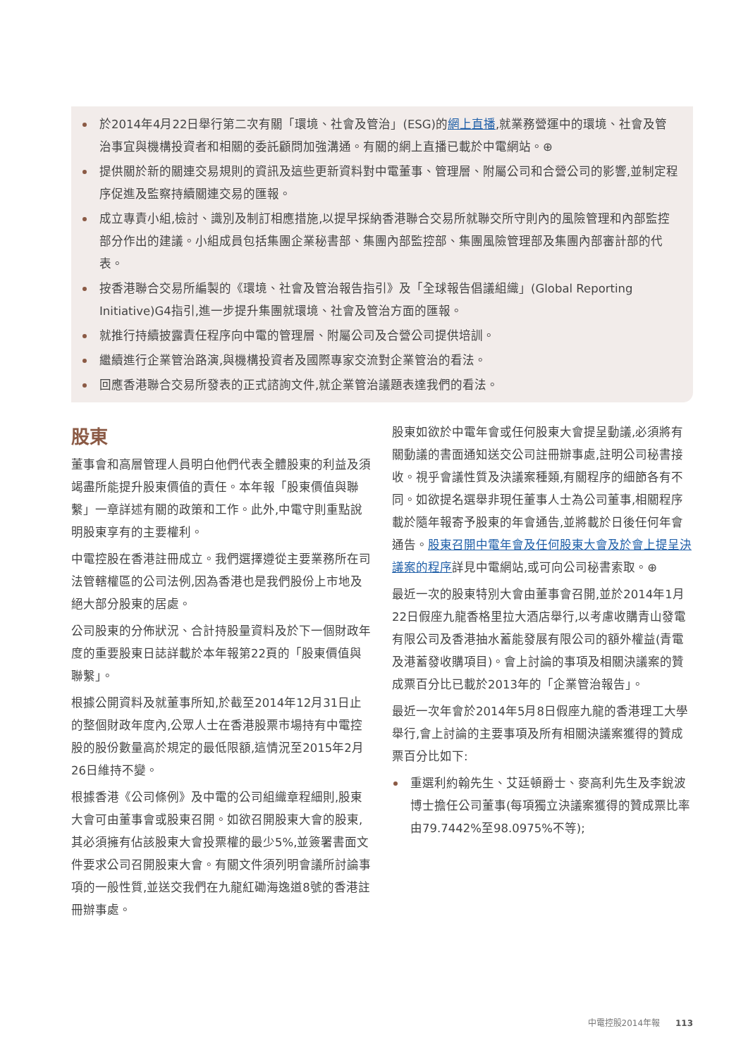於2014年4月22日舉行第二次有關「環境、社會及管治」(ESG)的網上直播,就業務營運中的環境、社會及管治事宜與機構投資者和相關的委託顧問加強溝通。有關的網上直播已載於中電網站。⊕
提供關於新的關連交易規則的資訊及這些更新資料對中電董事、管理層、附屬公司和合營公司的影響,並制定程序促進及監察持續關連交易的匯報。
成立專責小組,檢討、識別及制訂相應措施,以提早採納香港聯合交易所就聯交所守則內的風險管理和內部監控部分作出的建議。小組成員包括集團企業秘書部、集團內部監控部、集團風險管理部及集團內部審計部的代表。
按香港聯合交易所編製的《環境、社會及管治報告指引》及「全球報告倡議組織」(Global Reporting Initiative)G4指引,進一步提升集團就環境、社會及管治方面的匯報。
就推行持續披露責任程序向中電的管理層、附屬公司及合營公司提供培訓。
繼續進行企業管治路演,與機構投資者及國際專家交流對企業管治的看法。
回應香港聯合交易所發表的正式諮詢文件,就企業管治議題表達我們的看法。
股東
董事會和高層管理人員明白他們代表全體股東的利益及須竭盡所能提升股東價值的責任。本年報「股東價值與聯繫」一章詳述有關的政策和工作。此外,中電守則重點說明股東享有的主要權利。
中電控股在香港註冊成立。我們選擇遵從主要業務所在司法管轄權區的公司法例,因為香港也是我們股份上市地及絕大部分股東的居處。
公司股東的分佈狀況、合計持股量資料及於下一個財政年度的重要股東日誌詳載於本年報第22頁的「股東價值與聯繫」。
根據公開資料及就董事所知,於截至2014年12月31日止的整個財政年度內,公眾人士在香港股票市場持有中電控股的股份數量高於規定的最低限額,這情況至2015年2月26日維持不變。
根據香港《公司條例》及中電的公司組織章程細則,股東大會可由董事會或股東召開。如欲召開股東大會的股東,其必須擁有佔該股東大會投票權的最少5%,並簽署書面文件要求公司召開股東大會。有關文件須列明會議所討論事項的一般性質,並送交我們在九龍紅磡海逸道8號的香港註冊辦事處。
股東如欲於中電年會或任何股東大會提呈動議,必須將有關動議的書面通知送交公司註冊辦事處,註明公司秘書接收。視乎會議性質及決議案種類,有關程序的細節各有不同。如欲提名選舉非現任董事人士為公司董事,相關程序載於隨年報寄予股東的年會通告,並將載於日後任何年會通告。股東召開中電年會及任何股東大會及於會上提呈決議案的程序詳見中電網站,或可向公司秘書索取。⊕
最近一次的股東特別大會由董事會召開,並於2014年1月22日假座九龍香格里拉大酒店舉行,以考慮收購青山發電有限公司及香港抽水蓄能發展有限公司的額外權益(青電及港蓄發收購項目)。會上討論的事項及相關決議案的贊成票百分比已載於2013年的「企業管治報告」。
最近一次年會於2014年5月8日假座九龍的香港理工大學舉行,會上討論的主要事項及所有相關決議案獲得的贊成票百分比如下:
重選利約翰先生、艾廷頓爵士、麥高利先生及李銳波博士擔任公司董事(每項獨立決議案獲得的贊成票比率由79.7442%至98.0975%不等);
中電控股2014年報 113